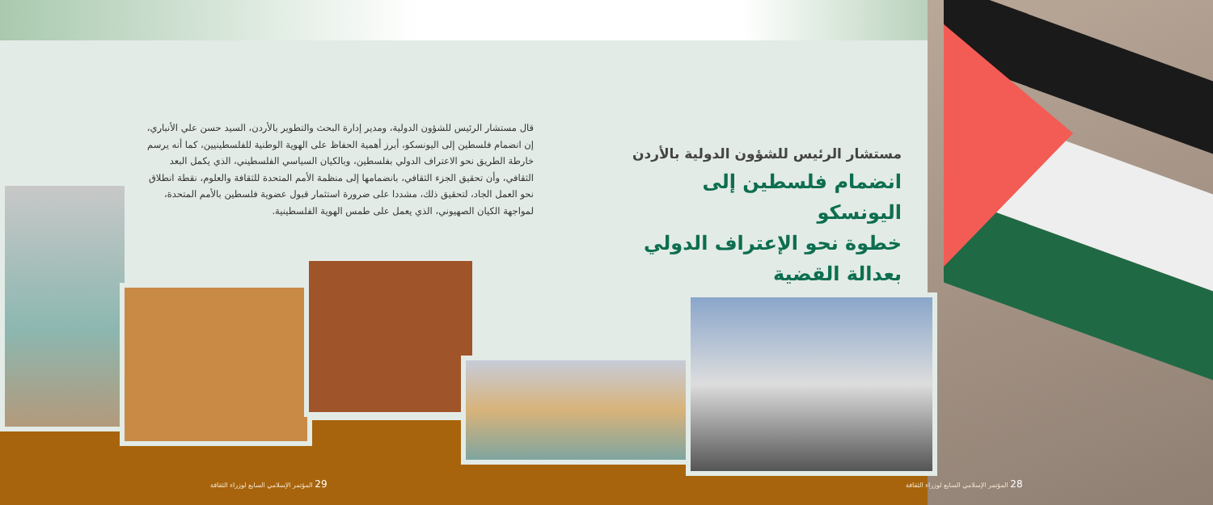مستشار الرئيس للشؤون الدولية بالأردن
انضمام فلسطين إلى اليونسكو
خطوة نحو الإعتراف الدولي
بعدالة القضية
قال مستشار الرئيس للشؤون الدولية، ومدير إدارة البحث والتطوير بالأردن، السيد حسن علي الأنباري، إن انضمام فلسطين إلى اليونسكو، أبرز أهمية الحفاظ على الهوية الوطنية للفلسطينيين، كما أنه يرسم خارطة الطريق نحو الاعتراف الدولي بفلسطين، وبالكيان السياسي الفلسطيني، الذي يكمل البعد الثقافي، وأن تحقيق الجزء الثقافي، بانضمامها إلى منظمة الأمم المتحدة للثقافة والعلوم، نقطة انطلاق نحو العمل الجاد، لتحقيق ذلك، مشددا على ضرورة استثمار قبول عضوية فلسطين بالأمم المتحدة، لمواجهة الكيان الصهيوني، الذي يعمل على طمس الهوية الفلسطينية.
29 المؤتمر الإسلامي السابع لوزراء الثقافة
28 المؤتمر الإسلامي السابع لوزراء الثقافة